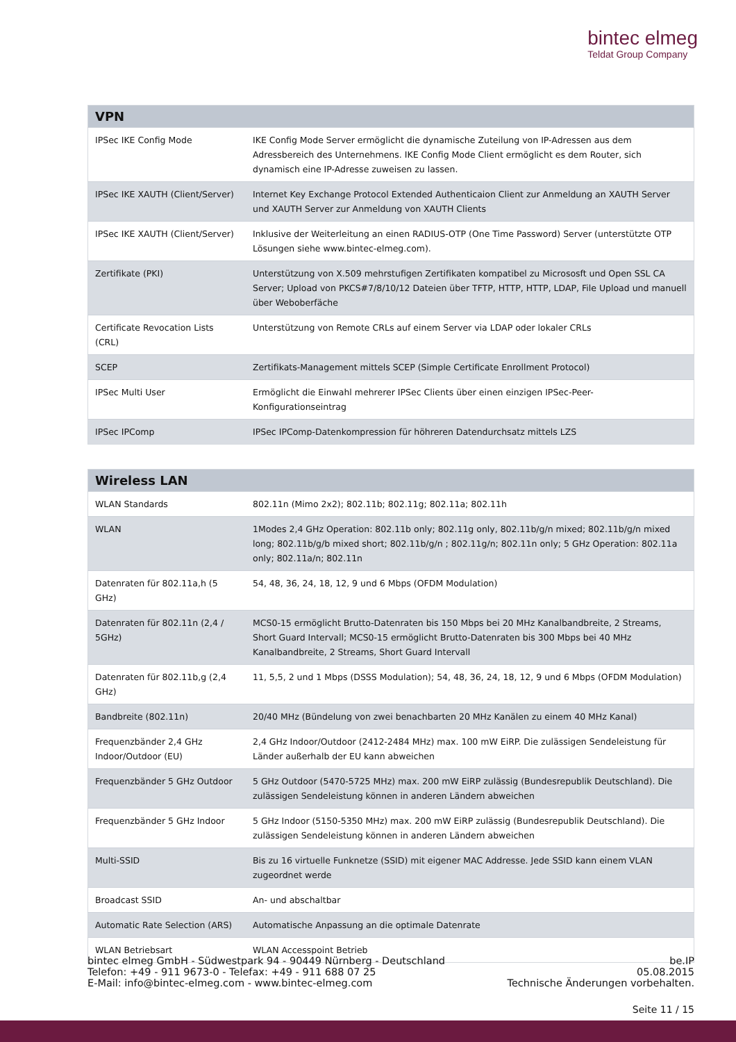bintec elmeg
Teldat Group Company
| VPN | |
| --- | --- |
| IPSec IKE Config Mode | IKE Config Mode Server ermöglicht die dynamische Zuteilung von IP-Adressen aus dem Adressbereich des Unternehmens. IKE Config Mode Client ermöglicht es dem Router, sich dynamisch eine IP-Adresse zuweisen zu lassen. |
| IPSec IKE XAUTH (Client/Server) | Internet Key Exchange Protocol Extended Authenticaion Client zur Anmeldung an XAUTH Server und XAUTH Server zur Anmeldung von XAUTH Clients |
| IPSec IKE XAUTH (Client/Server) | Inklusive der Weiterleitung an einen RADIUS-OTP (One Time Password) Server (unterstützte OTP Lösungen siehe www.bintec-elmeg.com). |
| Zertifikate (PKI) | Unterstützung von X.509 mehrstufigen Zertifikaten kompatibel zu Micrososft und Open SSL CA Server; Upload von PKCS#7/8/10/12 Dateien über TFTP, HTTP, HTTP, LDAP, File Upload und manuell über Weboberfäche |
| Certificate Revocation Lists (CRL) | Unterstützung von Remote CRLs auf einem Server via LDAP oder lokaler CRLs |
| SCEP | Zertifikats-Management mittels SCEP (Simple Certificate Enrollment Protocol) |
| IPSec Multi User | Ermöglicht die Einwahl mehrerer IPSec Clients über einen einzigen IPSec-Peer-Konfigurationseintrag |
| IPSec IPComp | IPSec IPComp-Datenkompression für höhreren Datendurchsatz mittels LZS |
| Wireless LAN | |
| --- | --- |
| WLAN Standards | 802.11n (Mimo 2x2); 802.11b; 802.11g; 802.11a; 802.11h |
| WLAN | 1Modes 2,4 GHz Operation: 802.11b only; 802.11g only, 802.11b/g/n mixed; 802.11b/g/n mixed long; 802.11b/g/b mixed short; 802.11b/g/n ; 802.11g/n; 802.11n only; 5 GHz Operation: 802.11a only; 802.11a/n; 802.11n |
| Datenraten für 802.11a,h (5 GHz) | 54, 48, 36, 24, 18, 12, 9 und 6 Mbps (OFDM Modulation) |
| Datenraten für 802.11n (2,4 / 5GHz) | MCS0-15 ermöglicht Brutto-Datenraten bis 150 Mbps bei 20 MHz Kanalbandbreite, 2 Streams, Short Guard Intervall; MCS0-15 ermöglicht Brutto-Datenraten bis 300 Mbps bei 40 MHz Kanalbandbreite, 2 Streams, Short Guard Intervall |
| Datenraten für 802.11b,g (2,4 GHz) | 11, 5,5, 2 und 1 Mbps (DSSS Modulation); 54, 48, 36, 24, 18, 12, 9 und 6 Mbps (OFDM Modulation) |
| Bandbreite (802.11n) | 20/40 MHz (Bündelung von zwei benachbarten 20 MHz Kanälen zu einem 40 MHz Kanal) |
| Frequenzbänder 2,4 GHz Indoor/Outdoor (EU) | 2,4 GHz Indoor/Outdoor (2412-2484 MHz) max. 100 mW EiRP. Die zulässigen Sendeleistung für Länder außerhalb der EU kann abweichen |
| Frequenzbänder 5 GHz Outdoor | 5 GHz Outdoor (5470-5725 MHz) max. 200 mW EiRP zulässig (Bundesrepublik Deutschland). Die zulässigen Sendeleistung können in anderen Ländern abweichen |
| Frequenzbänder 5 GHz Indoor | 5 GHz Indoor (5150-5350 MHz) max. 200 mW EiRP zulässig (Bundesrepublik Deutschland). Die zulässigen Sendeleistung können in anderen Ländern abweichen |
| Multi-SSID | Bis zu 16 virtuelle Funknetze (SSID) mit eigener MAC Addresse. Jede SSID kann einem VLAN zugeordnet werde |
| Broadcast SSID | An- und abschaltbar |
| Automatic Rate Selection (ARS) | Automatische Anpassung an die optimale Datenrate |
| WLAN Betriebsart | WLAN Accesspoint Betrieb |
bintec elmeg GmbH - Südwestpark 94 - 90449 Nürnberg - Deutschland
Telefon: +49 - 911 9673-0 - Telefax: +49 - 911 688 07 25
E-Mail: info@bintec-elmeg.com - www.bintec-elmeg.com
be.IP
05.08.2015
Technische Änderungen vorbehalten.
Seite 11 / 15